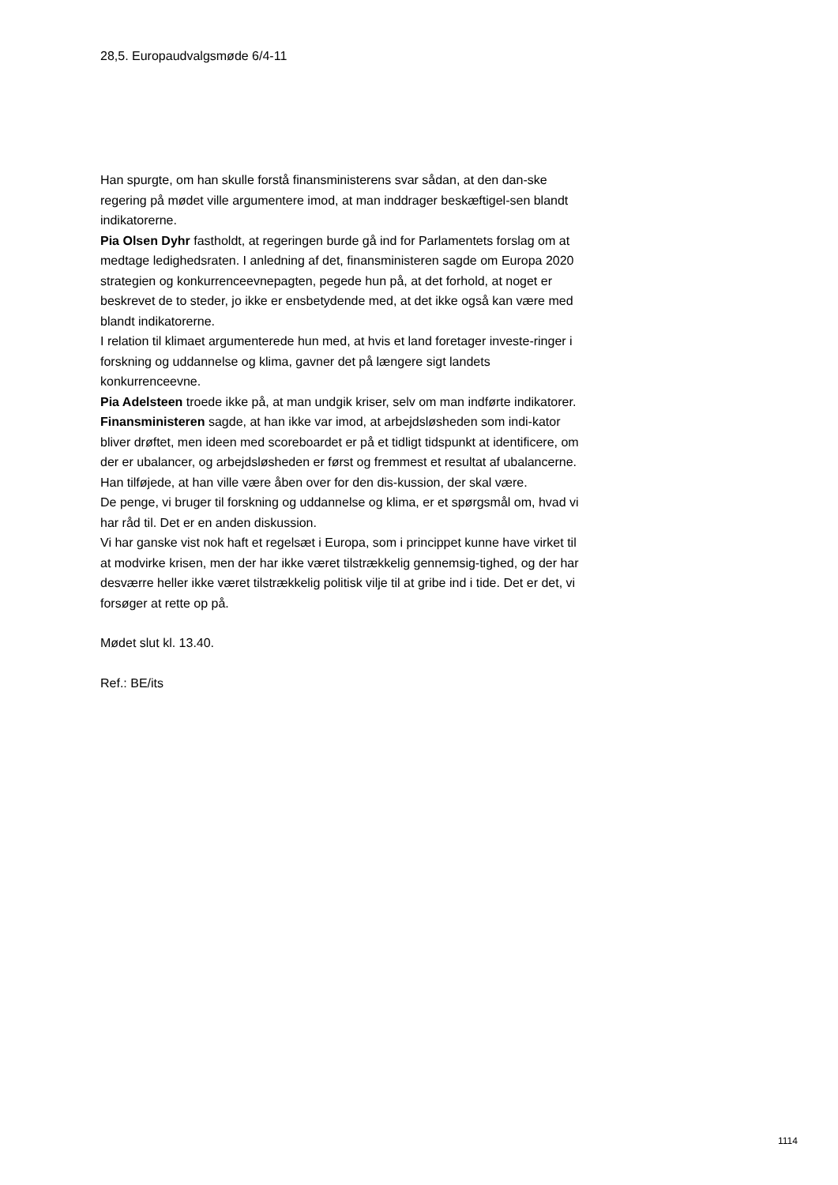28,5. Europaudvalgsmøde 6/4-11
Han spurgte, om han skulle forstå finansministerens svar sådan, at den dan-ske regering på mødet ville argumentere imod, at man inddrager beskæftigel-sen blandt indikatorerne.
Pia Olsen Dyhr fastholdt, at regeringen burde gå ind for Parlamentets forslag om at medtage ledighedsraten. I anledning af det, finansministeren sagde om Europa 2020 strategien og konkurrenceevnepagten, pegede hun på, at det forhold, at noget er beskrevet de to steder, jo ikke er ensbetydende med, at det ikke også kan være med blandt indikatorerne.
I relation til klimaet argumenterede hun med, at hvis et land foretager investe-ringer i forskning og uddannelse og klima, gavner det på længere sigt landets konkurrenceevne.
Pia Adelsteen troede ikke på, at man undgik kriser, selv om man indførte indikatorer.
Finansministeren sagde, at han ikke var imod, at arbejdsløsheden som indi-kator bliver drøftet, men ideen med scoreboardet er på et tidligt tidspunkt at identificere, om der er ubalancer, og arbejdsløsheden er først og fremmest et resultat af ubalancerne. Han tilføjede, at han ville være åben over for den dis-kussion, der skal være.
De penge, vi bruger til forskning og uddannelse og klima, er et spørgsmål om, hvad vi har råd til. Det er en anden diskussion.
Vi har ganske vist nok haft et regelsæt i Europa, som i princippet kunne have virket til at modvirke krisen, men der har ikke været tilstrækkelig gennemsig-tighed, og der har desværre heller ikke været tilstrækkelig politisk vilje til at gribe ind i tide. Det er det, vi forsøger at rette op på.
Mødet slut kl. 13.40.
Ref.: BE/its
1114